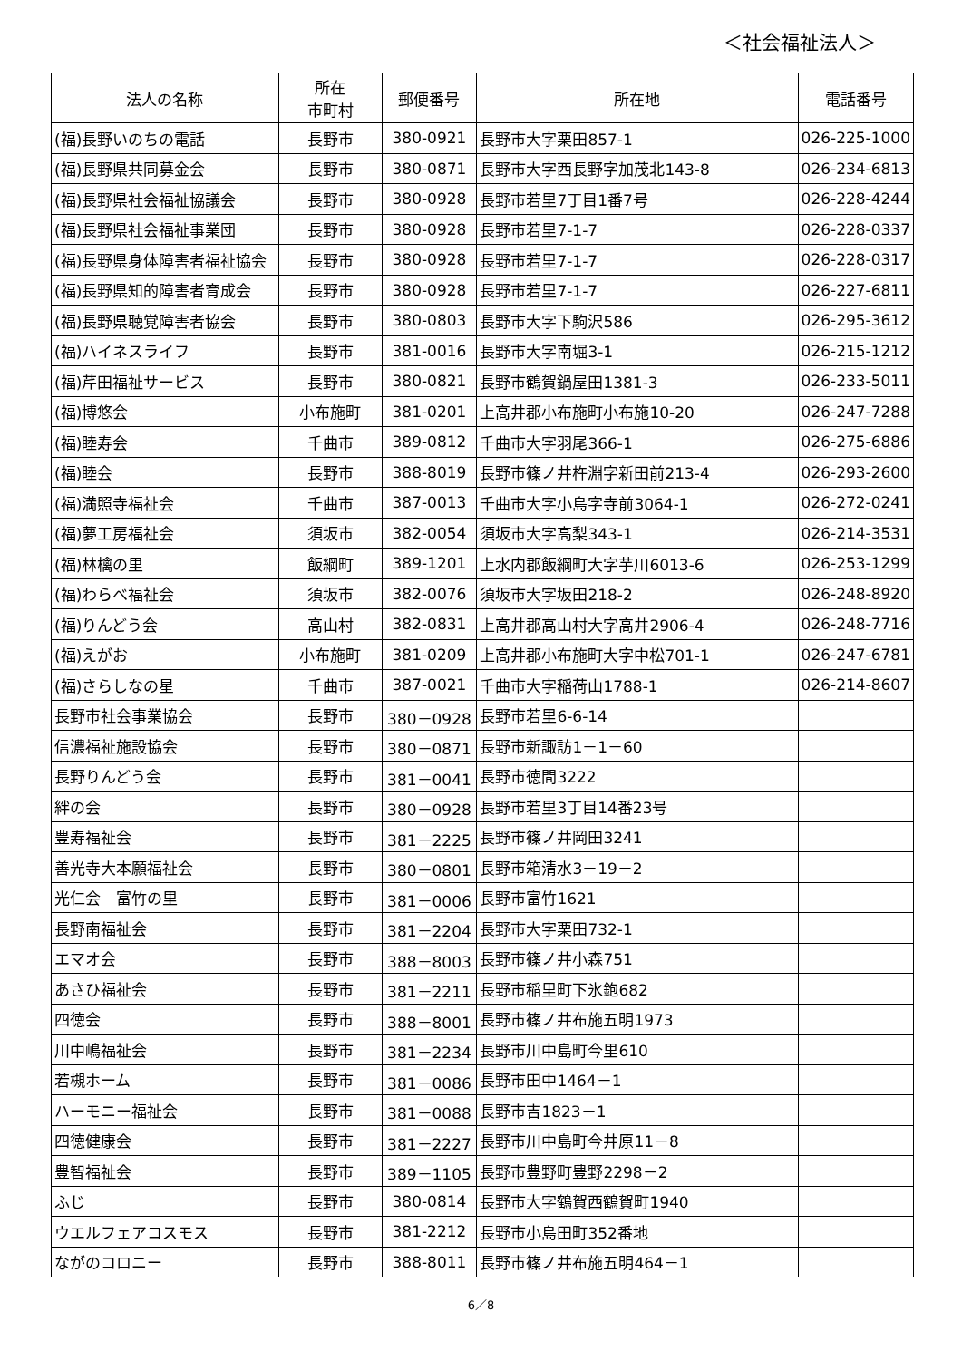＜社会福祉法人＞
| 法人の名称 | 所在 市町村 | 郵便番号 | 所在地 | 電話番号 |
| --- | --- | --- | --- | --- |
| (福)長野いのちの電話 | 長野市 | 380-0921 | 長野市大字栗田857-1 | 026-225-1000 |
| (福)長野県共同募金会 | 長野市 | 380-0871 | 長野市大字西長野字加茂北143-8 | 026-234-6813 |
| (福)長野県社会福祉協議会 | 長野市 | 380-0928 | 長野市若里7丁目1番7号 | 026-228-4244 |
| (福)長野県社会福祉事業団 | 長野市 | 380-0928 | 長野市若里7-1-7 | 026-228-0337 |
| (福)長野県身体障害者福祉協会 | 長野市 | 380-0928 | 長野市若里7-1-7 | 026-228-0317 |
| (福)長野県知的障害者育成会 | 長野市 | 380-0928 | 長野市若里7-1-7 | 026-227-6811 |
| (福)長野県聴覚障害者協会 | 長野市 | 380-0803 | 長野市大字下駒沢586 | 026-295-3612 |
| (福)ハイネスライフ | 長野市 | 381-0016 | 長野市大字南堀3-1 | 026-215-1212 |
| (福)芹田福祉サービス | 長野市 | 380-0821 | 長野市鶴賀鍋屋田1381-3 | 026-233-5011 |
| (福)博悠会 | 小布施町 | 381-0201 | 上高井郡小布施町小布施10-20 | 026-247-7288 |
| (福)睦寿会 | 千曲市 | 389-0812 | 千曲市大字羽尾366-1 | 026-275-6886 |
| (福)睦会 | 長野市 | 388-8019 | 長野市篠ノ井杵淵字新田前213-4 | 026-293-2600 |
| (福)満照寺福祉会 | 千曲市 | 387-0013 | 千曲市大字小島字寺前3064-1 | 026-272-0241 |
| (福)夢工房福祉会 | 須坂市 | 382-0054 | 須坂市大字高梨343-1 | 026-214-3531 |
| (福)林檎の里 | 飯綱町 | 389-1201 | 上水内郡飯綱町大字芋川6013-6 | 026-253-1299 |
| (福)わらべ福祉会 | 須坂市 | 382-0076 | 須坂市大字坂田218-2 | 026-248-8920 |
| (福)りんどう会 | 高山村 | 382-0831 | 上高井郡高山村大字高井2906-4 | 026-248-7716 |
| (福)えがお | 小布施町 | 381-0209 | 上高井郡小布施町大字中松701-1 | 026-247-6781 |
| (福)さらしなの星 | 千曲市 | 387-0021 | 千曲市大字稲荷山1788-1 | 026-214-8607 |
| 長野市社会事業協会 | 長野市 | 380－0928 | 長野市若里6-6-14 | |
| 信濃福祉施設協会 | 長野市 | 380－0871 | 長野市新諏訪1－1－60 | |
| 長野りんどう会 | 長野市 | 381－0041 | 長野市徳間3222 | |
| 絆の会 | 長野市 | 380－0928 | 長野市若里3丁目14番23号 | |
| 豊寿福祉会 | 長野市 | 381－2225 | 長野市篠ノ井岡田3241 | |
| 善光寺大本願福祉会 | 長野市 | 380－0801 | 長野市箱清水3－19－2 | |
| 光仁会 富竹の里 | 長野市 | 381－0006 | 長野市富竹1621 | |
| 長野南福祉会 | 長野市 | 381－2204 | 長野市大字栗田732-1 | |
| エマオ会 | 長野市 | 388－8003 | 長野市篠ノ井小森751 | |
| あさひ福祉会 | 長野市 | 381－2211 | 長野市稲里町下氷鉋682 | |
| 四徳会 | 長野市 | 388－8001 | 長野市篠ノ井布施五明1973 | |
| 川中嶋福祉会 | 長野市 | 381－2234 | 長野市川中島町今里610 | |
| 若槻ホーム | 長野市 | 381－0086 | 長野市田中1464－1 | |
| ハーモニー福祉会 | 長野市 | 381－0088 | 長野市吉1823－1 | |
| 四徳健康会 | 長野市 | 381－2227 | 長野市川中島町今井原11－8 | |
| 豊智福祉会 | 長野市 | 389－1105 | 長野市豊野町豊野2298－2 | |
| ふじ | 長野市 | 380-0814 | 長野市大字鶴賀西鶴賀町1940 | |
| ウエルフェアコスモス | 長野市 | 381-2212 | 長野市小島田町352番地 | |
| ながのコロニー | 長野市 | 388-8011 | 長野市篠ノ井布施五明464－1 | |
6／8